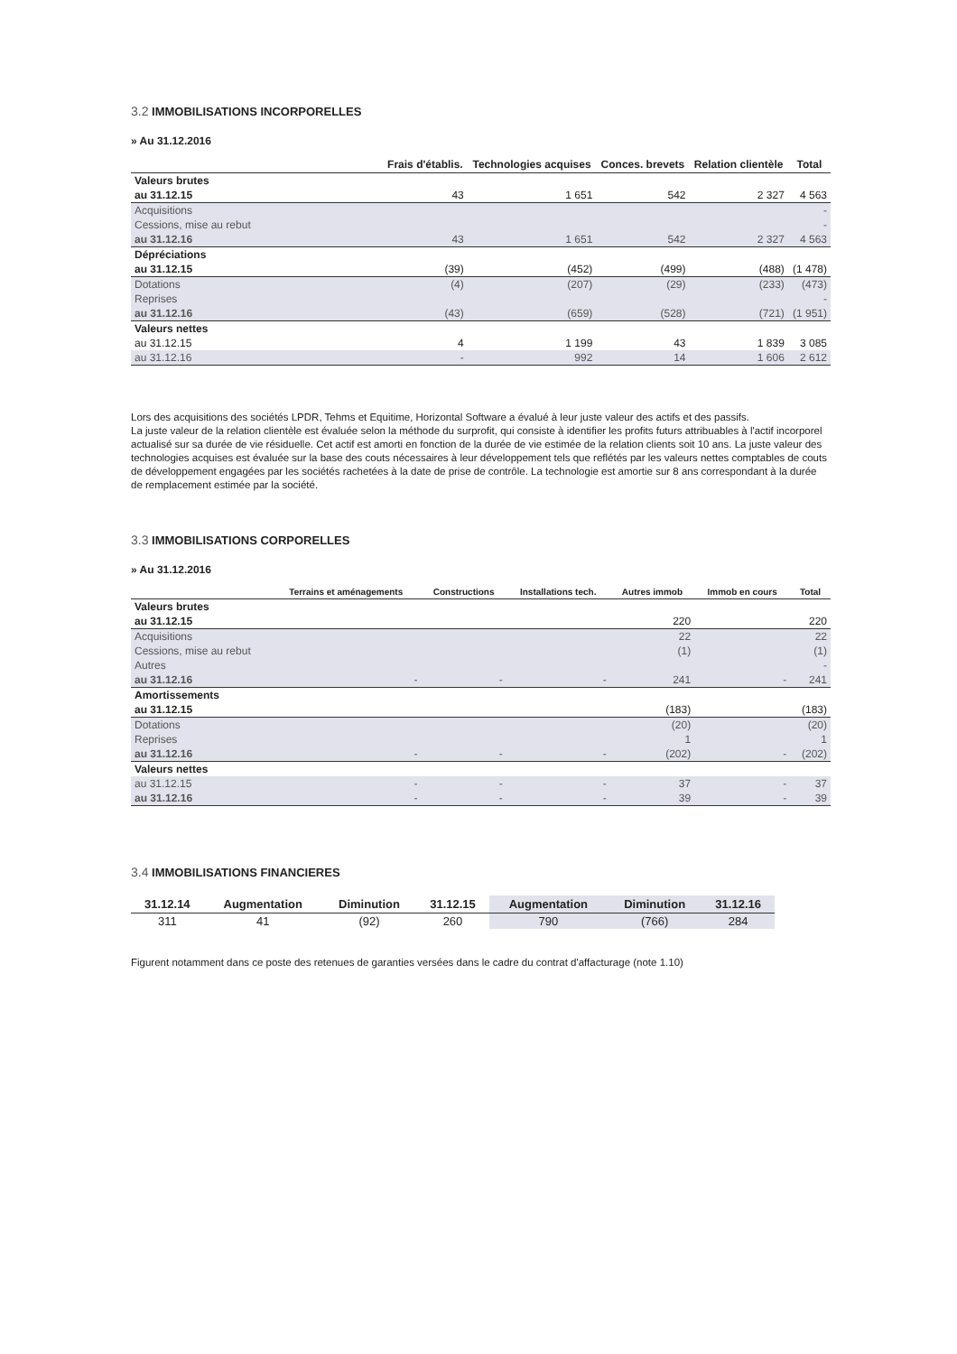3.2 IMMOBILISATIONS INCORPORELLES
» Au 31.12.2016
| | Frais d'établis. | Technologies acquises | Conces. brevets | Relation clientèle | Total |
| --- | --- | --- | --- | --- | --- |
| Valeurs brutes | | | | | |
| au 31.12.15 | 43 | 1 651 | 542 | 2 327 | 4 563 |
| Acquisitions | | | | | - |
| Cessions, mise au rebut | | | | | - |
| au 31.12.16 | 43 | 1 651 | 542 | 2 327 | 4 563 |
| Dépréciations | | | | | |
| au 31.12.15 | (39) | (452) | (499) | (488) | (1 478) |
| Dotations | (4) | (207) | (29) | (233) | (473) |
| Reprises | | | | | - |
| au 31.12.16 | (43) | (659) | (528) | (721) | (1 951) |
| Valeurs nettes | | | | | |
| au 31.12.15 | 4 | 1 199 | 43 | 1 839 | 3 085 |
| au 31.12.16 | - | 992 | 14 | 1 606 | 2 612 |
Lors des acquisitions des sociétés LPDR, Tehms et Equitime, Horizontal Software a évalué à leur juste valeur des actifs et des passifs.
La juste valeur de la relation clientèle est évaluée selon la méthode du surprofit, qui consiste à identifier les profits futurs attribuables à l'actif incorporel actualisé sur sa durée de vie résiduelle. Cet actif est amorti en fonction de la durée de vie estimée de la relation clients soit 10 ans. La juste valeur des technologies acquises est évaluée sur la base des couts nécessaires à leur développement tels que reflétés par les valeurs nettes comptables de couts de développement engagées par les sociétés rachetées à la date de prise de contrôle. La technologie est amortie sur 8 ans correspondant à la durée de remplacement estimée par la société.
3.3 IMMOBILISATIONS CORPORELLES
» Au 31.12.2016
| | Terrains et aménagements | Constructions | Installations tech. | Autres immob | Immob en cours | Total |
| --- | --- | --- | --- | --- | --- | --- |
| Valeurs brutes | | | | | | |
| au 31.12.15 | | | | 220 | | 220 |
| Acquisitions | | | | 22 | | 22 |
| Cessions, mise au rebut | | | | (1) | | (1) |
| Autres | | | | | | - |
| au 31.12.16 | - | - | - | 241 | - | 241 |
| Amortissements | | | | | | |
| au 31.12.15 | | | | (183) | | (183) |
| Dotations | | | | (20) | | (20) |
| Reprises | | | | 1 | | 1 |
| au 31.12.16 | - | - | - | (202) | - | (202) |
| Valeurs nettes | | | | | | |
| au 31.12.15 | - | - | - | 37 | - | 37 |
| au 31.12.16 | - | - | - | 39 | - | 39 |
3.4 IMMOBILISATIONS FINANCIERES
| 31.12.14 | Augmentation | Diminution | 31.12.15 | Augmentation | Diminution | 31.12.16 |
| --- | --- | --- | --- | --- | --- | --- |
| 311 | 41 | (92) | 260 | 790 | (766) | 284 |
Figurent notamment dans ce poste des retenues de garanties versées dans le cadre du contrat d'affacturage (note 1.10)